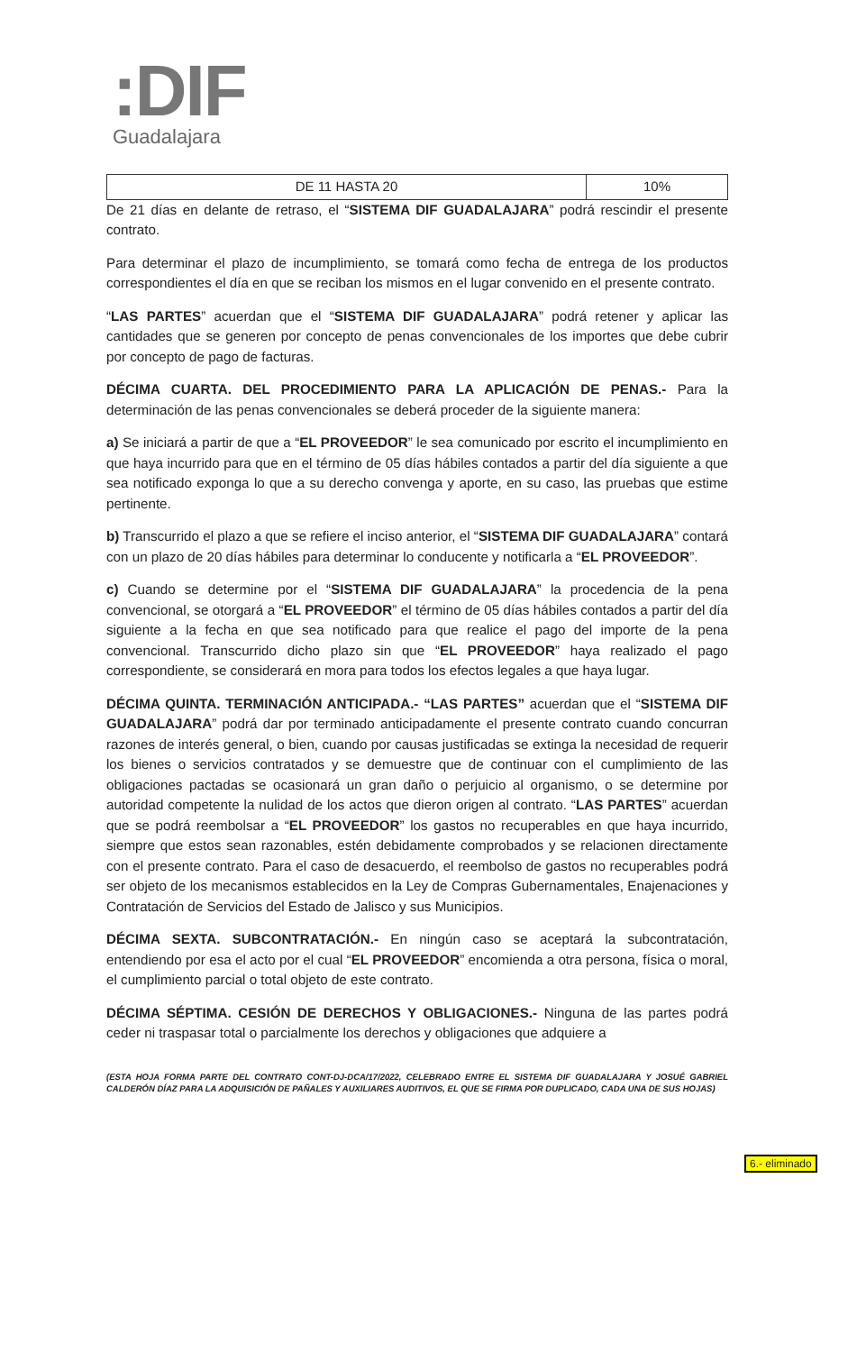:DIF
Guadalajara
| DE 11 HASTA 20 | 10% |
De 21 días en delante de retraso, el “SISTEMA DIF GUADALAJARA” podrá rescindir el presente contrato.
Para determinar el plazo de incumplimiento, se tomará como fecha de entrega de los productos correspondientes el día en que se reciban los mismos en el lugar convenido en el presente contrato.
“LAS PARTES” acuerdan que el “SISTEMA DIF GUADALAJARA” podrá retener y aplicar las cantidades que se generen por concepto de penas convencionales de los importes que debe cubrir por concepto de pago de facturas.
DÉCIMA CUARTA. DEL PROCEDIMIENTO PARA LA APLICACIÓN DE PENAS.- Para la determinación de las penas convencionales se deberá proceder de la siguiente manera:
a) Se iniciará a partir de que a “EL PROVEEDOR” le sea comunicado por escrito el incumplimiento en que haya incurrido para que en el término de 05 días hábiles contados a partir del día siguiente a que sea notificado exponga lo que a su derecho convenga y aporte, en su caso, las pruebas que estime pertinente.
b) Transcurrido el plazo a que se refiere el inciso anterior, el “SISTEMA DIF GUADALAJARA” contará con un plazo de 20 días hábiles para determinar lo conducente y notificarla a “EL PROVEEDOR”.
c) Cuando se determine por el “SISTEMA DIF GUADALAJARA” la procedencia de la pena convencional, se otorgará a “EL PROVEEDOR” el término de 05 días hábiles contados a partir del día siguiente a la fecha en que sea notificado para que realice el pago del importe de la pena convencional. Transcurrido dicho plazo sin que “EL PROVEEDOR” haya realizado el pago correspondiente, se considerará en mora para todos los efectos legales a que haya lugar.
DÉCIMA QUINTA. TERMINACIÓN ANTICIPADA.- “LAS PARTES” acuerdan que el “SISTEMA DIF GUADALAJARA” podrá dar por terminado anticipadamente el presente contrato cuando concurran razones de interés general, o bien, cuando por causas justificadas se extinga la necesidad de requerir los bienes o servicios contratados y se demuestre que de continuar con el cumplimiento de las obligaciones pactadas se ocasionará un gran daño o perjuicio al organismo, o se determine por autoridad competente la nulidad de los actos que dieron origen al contrato. “LAS PARTES” acuerdan que se podrá reembolsar a “EL PROVEEDOR” los gastos no recuperables en que haya incurrido, siempre que estos sean razonables, estén debidamente comprobados y se relacionen directamente con el presente contrato. Para el caso de desacuerdo, el reembolso de gastos no recuperables podrá ser objeto de los mecanismos establecidos en la Ley de Compras Gubernamentales, Enajenaciones y Contratación de Servicios del Estado de Jalisco y sus Municipios.
DÉCIMA SEXTA. SUBCONTRATACIÓN.- En ningún caso se aceptará la subcontratación, entendiendo por esa el acto por el cual “EL PROVEEDOR” encomienda a otra persona, física o moral, el cumplimiento parcial o total objeto de este contrato.
DÉCIMA SÉPTIMA. CESIÓN DE DERECHOS Y OBLIGACIONES.- Ninguna de las partes podrá ceder ni traspasar total o parcialmente los derechos y obligaciones que adquiere a
(ESTA HOJA FORMA PARTE DEL CONTRATO CONT-DJ-DCA/17/2022, CELEBRADO ENTRE EL SISTEMA DIF GUADALAJARA Y JOSUÉ GABRIEL CALDERÓN DÍAZ PARA LA ADQUISICIÓN DE PAÑALES Y AUXILIARES AUDITIVOS, EL QUE SE FIRMA POR DUPLICADO, CADA UNA DE SUS HOJAS)
6.- eliminado